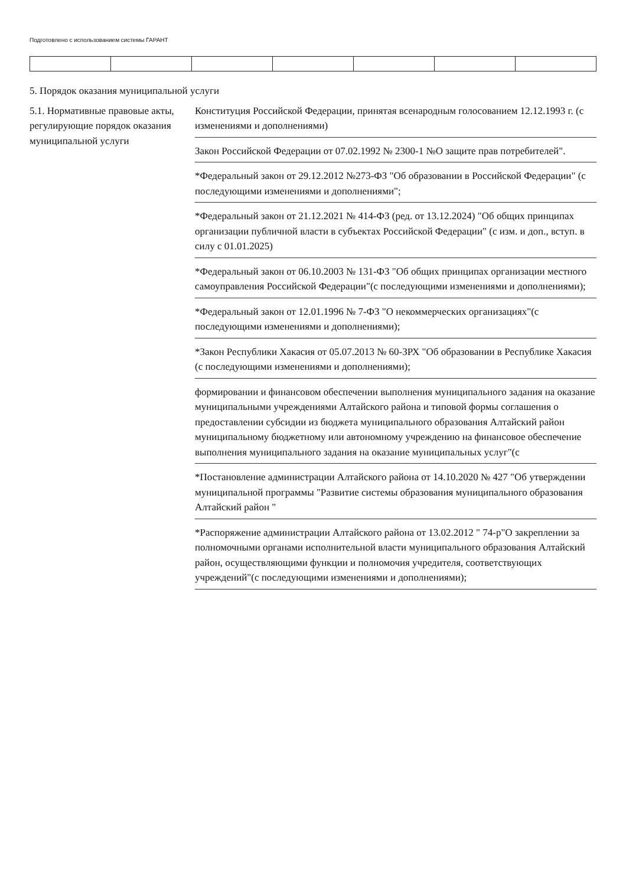Подготовлено с использованием системы ГАРАНТ
5. Порядок оказания муниципальной услуги
5.1. Нормативные правовые акты, регулирующие порядок оказания муниципальной услуги
Конституция Российской Федерации, принятая всенародным голосованием 12.12.1993 г. (с изменениями и дополнениями)
Закон Российской Федерации от 07.02.1992 № 2300-1 №О защите прав потребителей".
*Федеральный закон от 29.12.2012 №273-ФЗ "Об образовании в Российской Федерации" (с последующими изменениями и дополнениями";
*Федеральный закон от 21.12.2021 № 414-ФЗ (ред. от 13.12.2024) "Об общих принципах организации публичной власти в субъектах Российской Федерации" (с изм. и доп., вступ. в силу с 01.01.2025)
*Федеральный закон от 06.10.2003 № 131-ФЗ "Об общих принципах организации местного самоуправления Российской Федерации"(с последующими изменениями и дополнениями);
*Федеральный закон от 12.01.1996 № 7-ФЗ "О некоммерческих организациях"(с последующими изменениями и дополнениями);
*Закон Республики Хакасия от 05.07.2013 № 60-ЗРХ "Об образовании в Республике Хакасия (с последующими изменениями и дополнениями);
формировании и финансовом обеспечении выполнения муниципального задания на оказание муниципальными учреждениями Алтайского района и типовой формы соглашения о предоставлении субсидии из бюджета муниципального образования Алтайский район муниципальному бюджетному или автономному учреждению на финансовое обеспечение выполнения муниципального задания на оказание муниципальных услуг"(с
*Постановление администрации Алтайского района от 14.10.2020 № 427 "Об утверждении муниципальной программы "Развитие системы образования муниципального образования Алтайский район "
*Распоряжение администрации Алтайского района от 13.02.2012 " 74-р"О закреплении за полномочными органами исполнительной власти муниципального образования Алтайский район, осуществляющими функции и полномочия учредителя, соответствующих учреждений"(с последующими изменениями и дополнениями);